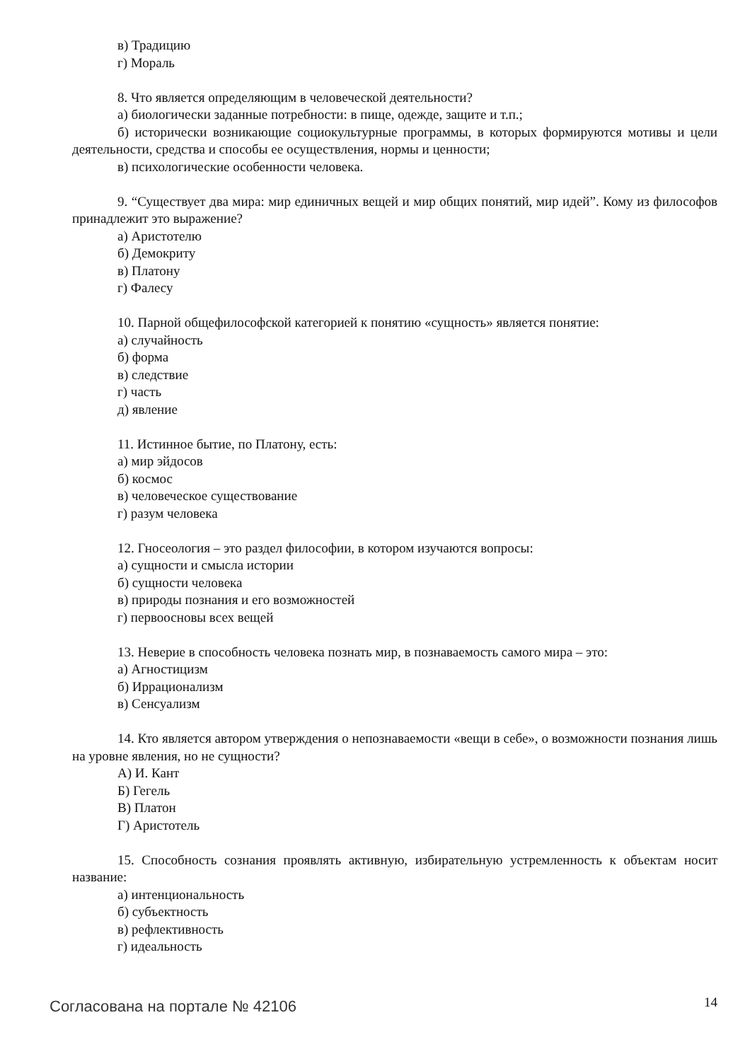в) Традицию
г) Мораль
8. Что является определяющим в человеческой деятельности?
а) биологически заданные потребности: в пище, одежде, защите и т.п.;
б) исторически возникающие социокультурные программы, в которых формируются мотивы и цели деятельности, средства и способы ее осуществления, нормы и ценности;
в) психологические особенности человека.
9. “Существует два мира: мир единичных вещей и мир общих понятий, мир идей”. Кому из философов принадлежит это выражение?
а) Аристотелю
б) Демокриту
в) Платону
г) Фалесу
10. Парной общефилософской категорией к понятию «сущность» является понятие:
а) случайность
б) форма
в) следствие
г) часть
д) явление
11. Истинное бытие, по Платону, есть:
а) мир эйдосов
б) космос
в) человеческое существование
г) разум человека
12. Гносеология – это раздел философии, в котором изучаются вопросы:
а) сущности и смысла истории
б) сущности человека
в) природы познания и его возможностей
г) первоосновы всех вещей
13. Неверие в способность человека познать мир, в познаваемость самого мира – это:
а) Агностицизм
б) Иррационализм
в) Сенсуализм
14. Кто является автором утверждения о непознаваемости «вещи в себе», о возможности познания лишь на уровне явления, но не сущности?
А) И. Кант
Б) Гегель
В) Платон
Г) Аристотель
15. Способность сознания проявлять активную, избирательную устремленность к объектам носит название:
а) интенциональность
б) субъектность
в) рефлективность
г) идеальность
Согласована на портале № 42106 14